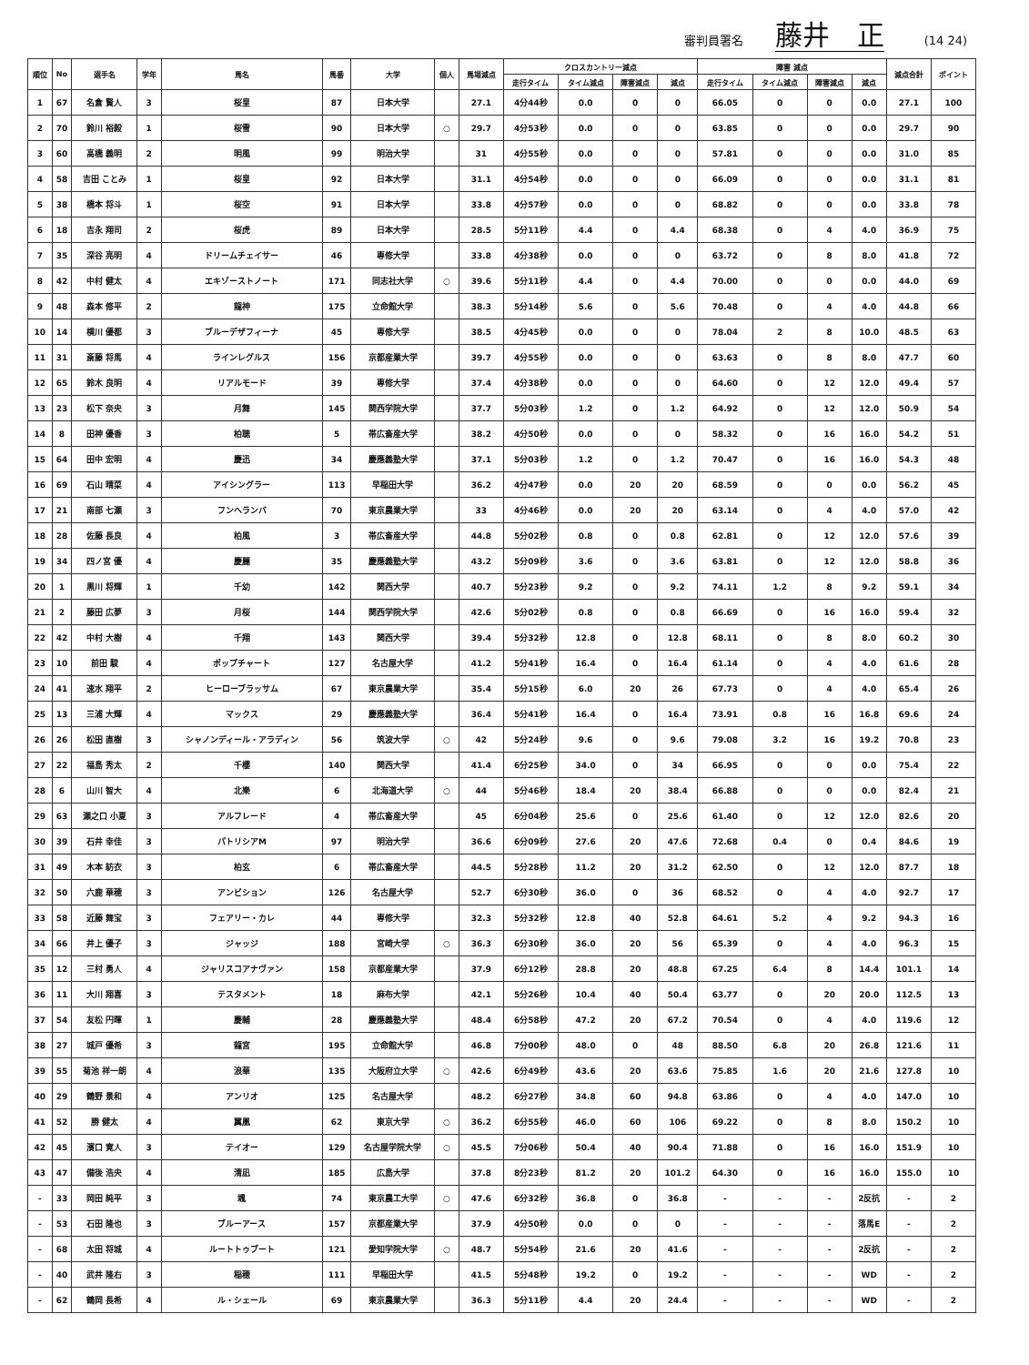審判員署名 藤井　正 (14 24)
| 順位 | No | 選手名 | 学年 | 馬名 | 馬番 | 大学 | 個人 | 馬場減点 | クロスカントリー減点 | | | | 障害 減点 | | | | 減点合計 | ポイント |
| --- | --- | --- | --- | --- | --- | --- | --- | --- | --- | --- | --- | --- | --- | --- | --- | --- | --- | --- |
| | | | | | | | | | 走行タイム | タイム減点 | 障害減点 | 減点 | 走行タイム | タイム減点 | 障害減点 | 減点 | | |
| 1 | 67 | 名倉 賢人 | 3 | 桜皇 | 87 | 日本大学 | | 27.1 | 4分44秒 | 0.0 | 0 | 0 | 66.05 | 0 | 0 | 0.0 | 27.1 | 100 |
| 2 | 70 | 鈴川 裕毅 | 1 | 桜雪 | 90 | 日本大学 | ○ | 29.7 | 4分53秒 | 0.0 | 0 | 0 | 63.85 | 0 | 0 | 0.0 | 29.7 | 90 |
| 3 | 60 | 高橋 義明 | 2 | 明風 | 99 | 明治大学 | | 31 | 4分55秒 | 0.0 | 0 | 0 | 57.81 | 0 | 0 | 0.0 | 31.0 | 85 |
| 4 | 58 | 吉田 ことみ | 1 | 桜皇 | 92 | 日本大学 | | 31.1 | 4分54秒 | 0.0 | 0 | 0 | 66.09 | 0 | 0 | 0.0 | 31.1 | 81 |
| 5 | 38 | 橋本 将斗 | 1 | 桜空 | 91 | 日本大学 | | 33.8 | 4分57秒 | 0.0 | 0 | 0 | 68.82 | 0 | 0 | 0.0 | 33.8 | 78 |
| 6 | 18 | 吉永 翔司 | 2 | 桜虎 | 89 | 日本大学 | | 28.5 | 5分11秒 | 4.4 | 0 | 4.4 | 68.38 | 0 | 4 | 4.0 | 36.9 | 75 |
| 7 | 35 | 深谷 亮明 | 4 | ドリームチェイサー | 46 | 専修大学 | | 33.8 | 4分38秒 | 0.0 | 0 | 0 | 63.72 | 0 | 8 | 8.0 | 41.8 | 72 |
| 8 | 42 | 中村 健太 | 4 | エキゾーストノート | 171 | 同志社大学 | ○ | 39.6 | 5分11秒 | 4.4 | 0 | 4.4 | 70.00 | 0 | 0 | 0.0 | 44.0 | 69 |
| 9 | 48 | 森本 修平 | 2 | 龍神 | 175 | 立命館大学 | | 38.3 | 5分14秒 | 5.6 | 0 | 5.6 | 70.48 | 0 | 4 | 4.0 | 44.8 | 66 |
| 10 | 14 | 横川 優都 | 3 | ブルーデザフィーナ | 45 | 専修大学 | | 38.5 | 4分45秒 | 0.0 | 0 | 0 | 78.04 | 2 | 8 | 10.0 | 48.5 | 63 |
| 11 | 31 | 斎藤 将馬 | 4 | ラインレグルス | 156 | 京都産業大学 | | 39.7 | 4分55秒 | 0.0 | 0 | 0 | 63.63 | 0 | 8 | 8.0 | 47.7 | 60 |
| 12 | 65 | 鈴木 良明 | 4 | リアルモード | 39 | 専修大学 | | 37.4 | 4分38秒 | 0.0 | 0 | 0 | 64.60 | 0 | 12 | 12.0 | 49.4 | 57 |
| 13 | 23 | 松下 奈央 | 3 | 月舞 | 145 | 関西学院大学 | | 37.7 | 5分03秒 | 1.2 | 0 | 1.2 | 64.92 | 0 | 12 | 12.0 | 50.9 | 54 |
| 14 | 8 | 田神 優香 | 3 | 柏聴 | 5 | 帯広畜産大学 | | 38.2 | 4分50秒 | 0.0 | 0 | 0 | 58.32 | 0 | 16 | 16.0 | 54.2 | 51 |
| 15 | 64 | 田中 宏明 | 4 | 慶迅 | 34 | 慶應義塾大学 | | 37.1 | 5分03秒 | 1.2 | 0 | 1.2 | 70.47 | 0 | 16 | 16.0 | 54.3 | 48 |
| 16 | 69 | 石山 晴菜 | 4 | アイシングラー | 113 | 早稲田大学 | | 36.2 | 4分47秒 | 0.0 | 20 | 20 | 68.59 | 0 | 0 | 0.0 | 56.2 | 45 |
| 17 | 21 | 南部 七瀬 | 3 | フンヘランバ | 70 | 東京農業大学 | | 33 | 4分46秒 | 0.0 | 20 | 20 | 63.14 | 0 | 4 | 4.0 | 57.0 | 42 |
| 18 | 28 | 佐藤 長良 | 4 | 柏風 | 3 | 帯広畜産大学 | | 44.8 | 5分02秒 | 0.8 | 0 | 0.8 | 62.81 | 0 | 12 | 12.0 | 57.6 | 39 |
| 19 | 34 | 四ノ宮 優 | 4 | 慶麗 | 35 | 慶應義塾大学 | | 43.2 | 5分09秒 | 3.6 | 0 | 3.6 | 63.81 | 0 | 12 | 12.0 | 58.8 | 36 |
| 20 | 1 | 黒川 将輝 | 1 | 千幼 | 142 | 関西大学 | | 40.7 | 5分23秒 | 9.2 | 0 | 9.2 | 74.11 | 1.2 | 8 | 9.2 | 59.1 | 34 |
| 21 | 2 | 藤田 広夢 | 3 | 月桜 | 144 | 関西学院大学 | | 42.6 | 5分02秒 | 0.8 | 0 | 0.8 | 66.69 | 0 | 16 | 16.0 | 59.4 | 32 |
| 22 | 42 | 中村 大樹 | 4 | 千翔 | 143 | 関西大学 | | 39.4 | 5分32秒 | 12.8 | 0 | 12.8 | 68.11 | 0 | 8 | 8.0 | 60.2 | 30 |
| 23 | 10 | 前田 駿 | 4 | ポップチャート | 127 | 名古屋大学 | | 41.2 | 5分41秒 | 16.4 | 0 | 16.4 | 61.14 | 0 | 4 | 4.0 | 61.6 | 28 |
| 24 | 41 | 速水 翔平 | 2 | ヒーローブラッサム | 67 | 東京農業大学 | | 35.4 | 5分15秒 | 6.0 | 20 | 26 | 67.73 | 0 | 4 | 4.0 | 65.4 | 26 |
| 25 | 13 | 三浦 大輝 | 4 | マックス | 29 | 慶應義塾大学 | | 36.4 | 5分41秒 | 16.4 | 0 | 16.4 | 73.91 | 0.8 | 16 | 16.8 | 69.6 | 24 |
| 26 | 26 | 松田 直樹 | 3 | シャノンディール・アラディン | 56 | 筑波大学 | ○ | 42 | 5分24秒 | 9.6 | 0 | 9.6 | 79.08 | 3.2 | 16 | 19.2 | 70.8 | 23 |
| 27 | 22 | 福島 秀太 | 2 | 千櫻 | 140 | 関西大学 | | 41.4 | 6分25秒 | 34.0 | 0 | 34 | 66.95 | 0 | 0 | 0.0 | 75.4 | 22 |
| 28 | 6 | 山川 智大 | 4 | 北樂 | 6 | 北海道大学 | ○ | 44 | 5分46秒 | 18.4 | 20 | 38.4 | 66.88 | 0 | 0 | 0.0 | 82.4 | 21 |
| 29 | 63 | 瀬之口 小夏 | 3 | アルフレード | 4 | 帯広畜産大学 | | 45 | 6分04秒 | 25.6 | 0 | 25.6 | 61.40 | 0 | 12 | 12.0 | 82.6 | 20 |
| 30 | 39 | 石井 幸佳 | 3 | パトリシアM | 97 | 明治大学 | | 36.6 | 6分09秒 | 27.6 | 20 | 47.6 | 72.68 | 0.4 | 0 | 0.4 | 84.6 | 19 |
| 31 | 49 | 木本 紡衣 | 3 | 柏玄 | 6 | 帯広畜産大学 | | 44.5 | 5分28秒 | 11.2 | 20 | 31.2 | 62.50 | 0 | 12 | 12.0 | 87.7 | 18 |
| 32 | 50 | 六鹿 華穂 | 3 | アンビション | 126 | 名古屋大学 | | 52.7 | 6分30秒 | 36.0 | 0 | 36 | 68.52 | 0 | 4 | 4.0 | 92.7 | 17 |
| 33 | 58 | 近藤 舞宝 | 3 | フェアリー・カレ | 44 | 専修大学 | | 32.3 | 5分32秒 | 12.8 | 40 | 52.8 | 64.61 | 5.2 | 4 | 9.2 | 94.3 | 16 |
| 34 | 66 | 井上 優子 | 3 | ジャッジ | 188 | 宮崎大学 | ○ | 36.3 | 6分30秒 | 36.0 | 20 | 56 | 65.39 | 0 | 4 | 4.0 | 96.3 | 15 |
| 35 | 12 | 三村 勇人 | 4 | ジャリスコアナヴァン | 158 | 京都産業大学 | | 37.9 | 6分12秒 | 28.8 | 20 | 48.8 | 67.25 | 6.4 | 8 | 14.4 | 101.1 | 14 |
| 36 | 11 | 大川 翔喜 | 3 | テスタメント | 18 | 麻布大学 | | 42.1 | 5分26秒 | 10.4 | 40 | 50.4 | 63.77 | 0 | 20 | 20.0 | 112.5 | 13 |
| 37 | 54 | 友松 円暉 | 1 | 慶輔 | 28 | 慶應義塾大学 | | 48.4 | 6分58秒 | 47.2 | 20 | 67.2 | 70.54 | 0 | 4 | 4.0 | 119.6 | 12 |
| 38 | 27 | 城戸 優希 | 3 | 龍宮 | 195 | 立命館大学 | | 46.8 | 7分00秒 | 48.0 | 0 | 48 | 88.50 | 6.8 | 20 | 26.8 | 121.6 | 11 |
| 39 | 55 | 菊池 祥一朗 | 4 | 浪華 | 135 | 大阪府立大学 | ○ | 42.6 | 6分49秒 | 43.6 | 20 | 63.6 | 75.85 | 1.6 | 20 | 21.6 | 127.8 | 10 |
| 40 | 29 | 鶴野 景和 | 4 | アンリオ | 125 | 名古屋大学 | | 48.2 | 6分27秒 | 34.8 | 60 | 94.8 | 63.86 | 0 | 4 | 4.0 | 147.0 | 10 |
| 41 | 52 | 勝 健太 | 4 | 翼凰 | 62 | 東京大学 | ○ | 36.2 | 6分55秒 | 46.0 | 60 | 106 | 69.22 | 0 | 8 | 8.0 | 150.2 | 10 |
| 42 | 45 | 濱口 寛人 | 3 | テイオー | 129 | 名古屋学院大学 | ○ | 45.5 | 7分06秒 | 50.4 | 40 | 90.4 | 71.88 | 0 | 16 | 16.0 | 151.9 | 10 |
| 43 | 47 | 備後 浩央 | 4 | 清凪 | 185 | 広島大学 | | 37.8 | 8分23秒 | 81.2 | 20 | 101.2 | 64.30 | 0 | 16 | 16.0 | 155.0 | 10 |
| - | 33 | 岡田 純平 | 3 | 颯 | 74 | 東京農工大学 | ○ | 47.6 | 6分32秒 | 36.8 | 0 | 36.8 | - | - | - | 2反抗 | - | 2 |
| - | 53 | 石田 隆也 | 3 | ブルーアース | 157 | 京都産業大学 | | 37.9 | 4分50秒 | 0.0 | 0 | 0 | - | - | - | 落馬E | - | 2 |
| - | 68 | 太田 将城 | 4 | ルートトゥブート | 121 | 愛知学院大学 | ○ | 48.7 | 5分54秒 | 21.6 | 20 | 41.6 | - | - | - | 2反抗 | - | 2 |
| - | 40 | 武井 隆右 | 3 | 稲穂 | 111 | 早稲田大学 | | 41.5 | 5分48秒 | 19.2 | 0 | 19.2 | - | - | - | WD | - | 2 |
| - | 62 | 鶴岡 長希 | 4 | ル・シェール | 69 | 東京農業大学 | | 36.3 | 5分11秒 | 4.4 | 20 | 24.4 | - | - | - | WD | - | 2 |